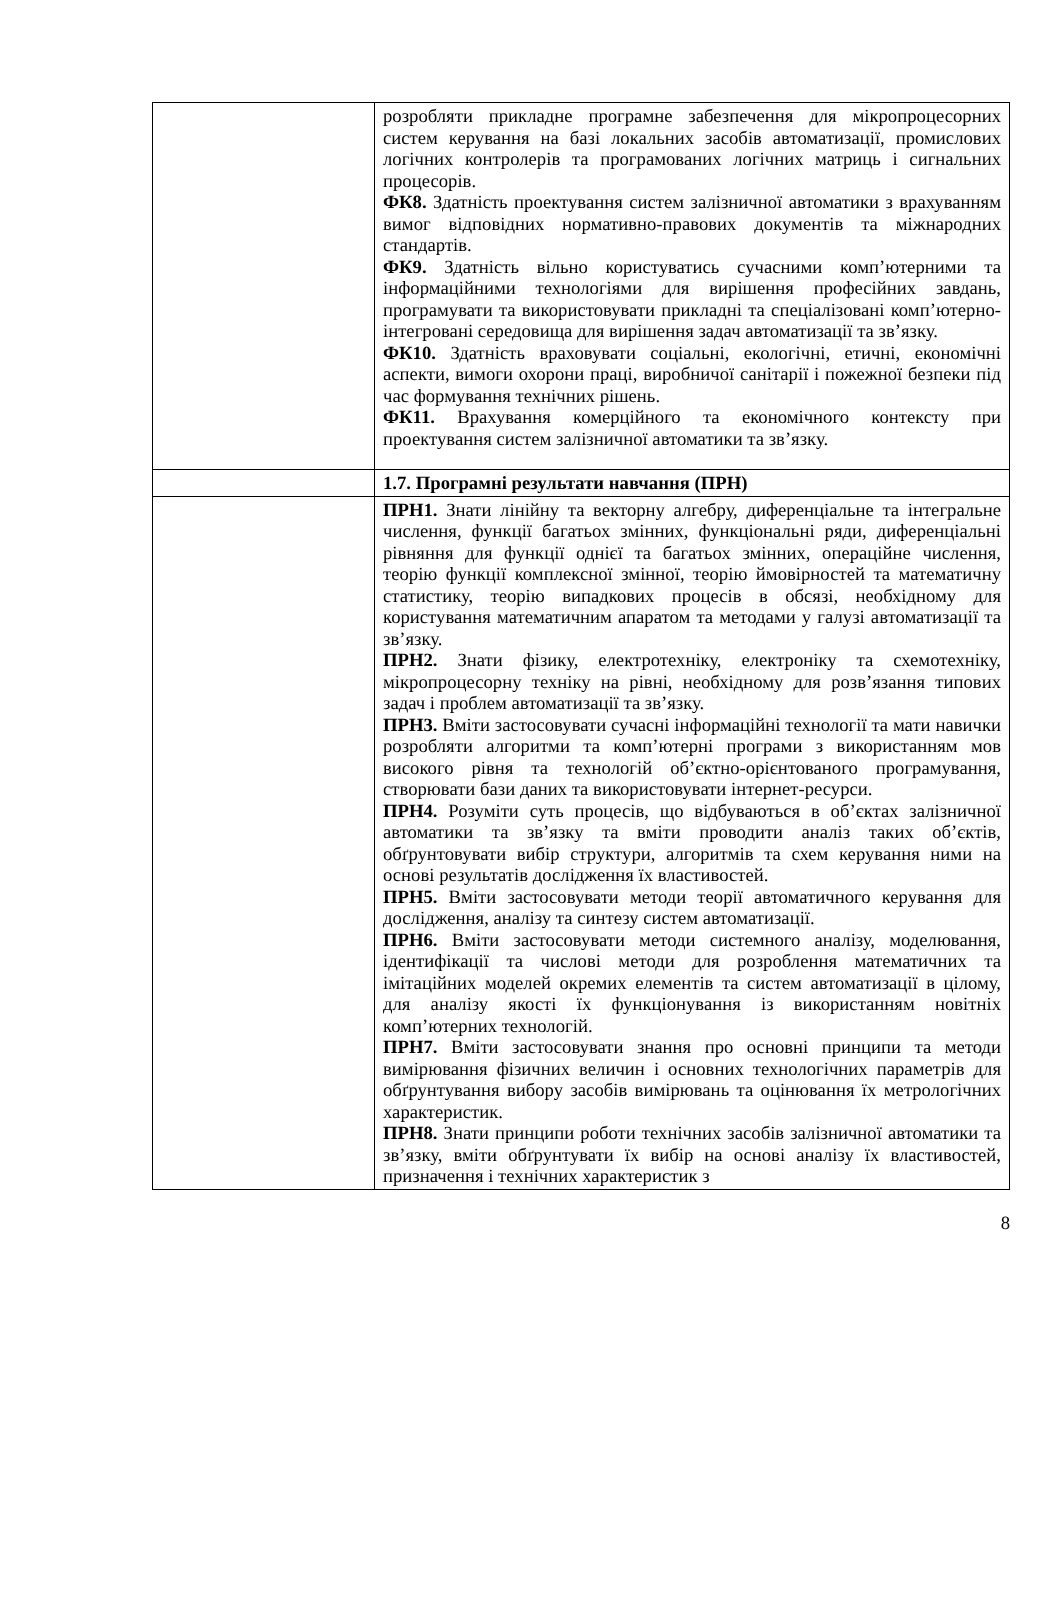| | розробляти прикладне програмне забезпечення для мікропроцесорних систем керування на базі локальних засобів автоматизації, промислових логічних контролерів та програмованих логічних матриць і сигнальних процесорів. ФК8. Здатність проектування систем залізничної автоматики з врахуванням вимог відповідних нормативно-правових документів та міжнародних стандартів. ФК9. Здатність вільно користуватись сучасними комп’ютерними та інформаційними технологіями для вирішення професійних завдань, програмувати та використовувати прикладні та спеціалізовані комп’ютерно-інтегровані середовища для вирішення задач автоматизації та зв’язку. ФК10. Здатність враховувати соціальні, екологічні, етичні, економічні аспекти, вимоги охорони праці, виробничої санітарії і пожежної безпеки під час формування технічних рішень. ФК11. Врахування комерційного та економічного контексту при проектування систем залізничної автоматики та зв’язку. |
| | 1.7. Програмні результати навчання (ПРН) |
| | ПРН1. Знати лінійну та векторну алгебру, диференціальне та інтегральне числення, функції багатьох змінних, функціональні ряди, диференціальні рівняння для функції однієї та багатьох змінних, операційне числення, теорію функції комплексної змінної, теорію ймовірностей та математичну статистику, теорію випадкових процесів в обсязі, необхідному для користування математичним апаратом та методами у галузі автоматизації та зв’язку. ПРН2. Знати фізику, електротехніку, електроніку та схемотехніку, мікропроцесорну техніку на рівні, необхідному для розв’язання типових задач і проблем автоматизації та зв’язку. ПРН3. Вміти застосовувати сучасні інформаційні технології та мати навички розробляти алгоритми та комп’ютерні програми з використанням мов високого рівня та технологій об’єктно-орієнтованого програмування, створювати бази даних та використовувати інтернет-ресурси. ПРН4. Розуміти суть процесів, що відбуваються в об’єктах залізничної автоматики та зв’язку та вміти проводити аналіз таких об’єктів, обґрунтовувати вибір структури, алгоритмів та схем керування ними на основі результатів дослідження їх властивостей. ПРН5. Вміти застосовувати методи теорії автоматичного керування для дослідження, аналізу та синтезу систем автоматизації. ПРН6. Вміти застосовувати методи системного аналізу, моделювання, ідентифікації та числові методи для розроблення математичних та імітаційних моделей окремих елементів та систем автоматизації в цілому, для аналізу якості їх функціонування із використанням новітніх комп’ютерних технологій. ПРН7. Вміти застосовувати знання про основні принципи та методи вимірювання фізичних величин і основних технологічних параметрів для обґрунтування вибору засобів вимірювань та оцінювання їх метрологічних характеристик. ПРН8. Знати принципи роботи технічних засобів залізничної автоматики та зв’язку, вміти обґрунтувати їх вибір на основі аналізу їх властивостей, призначення і технічних характеристик з |
8